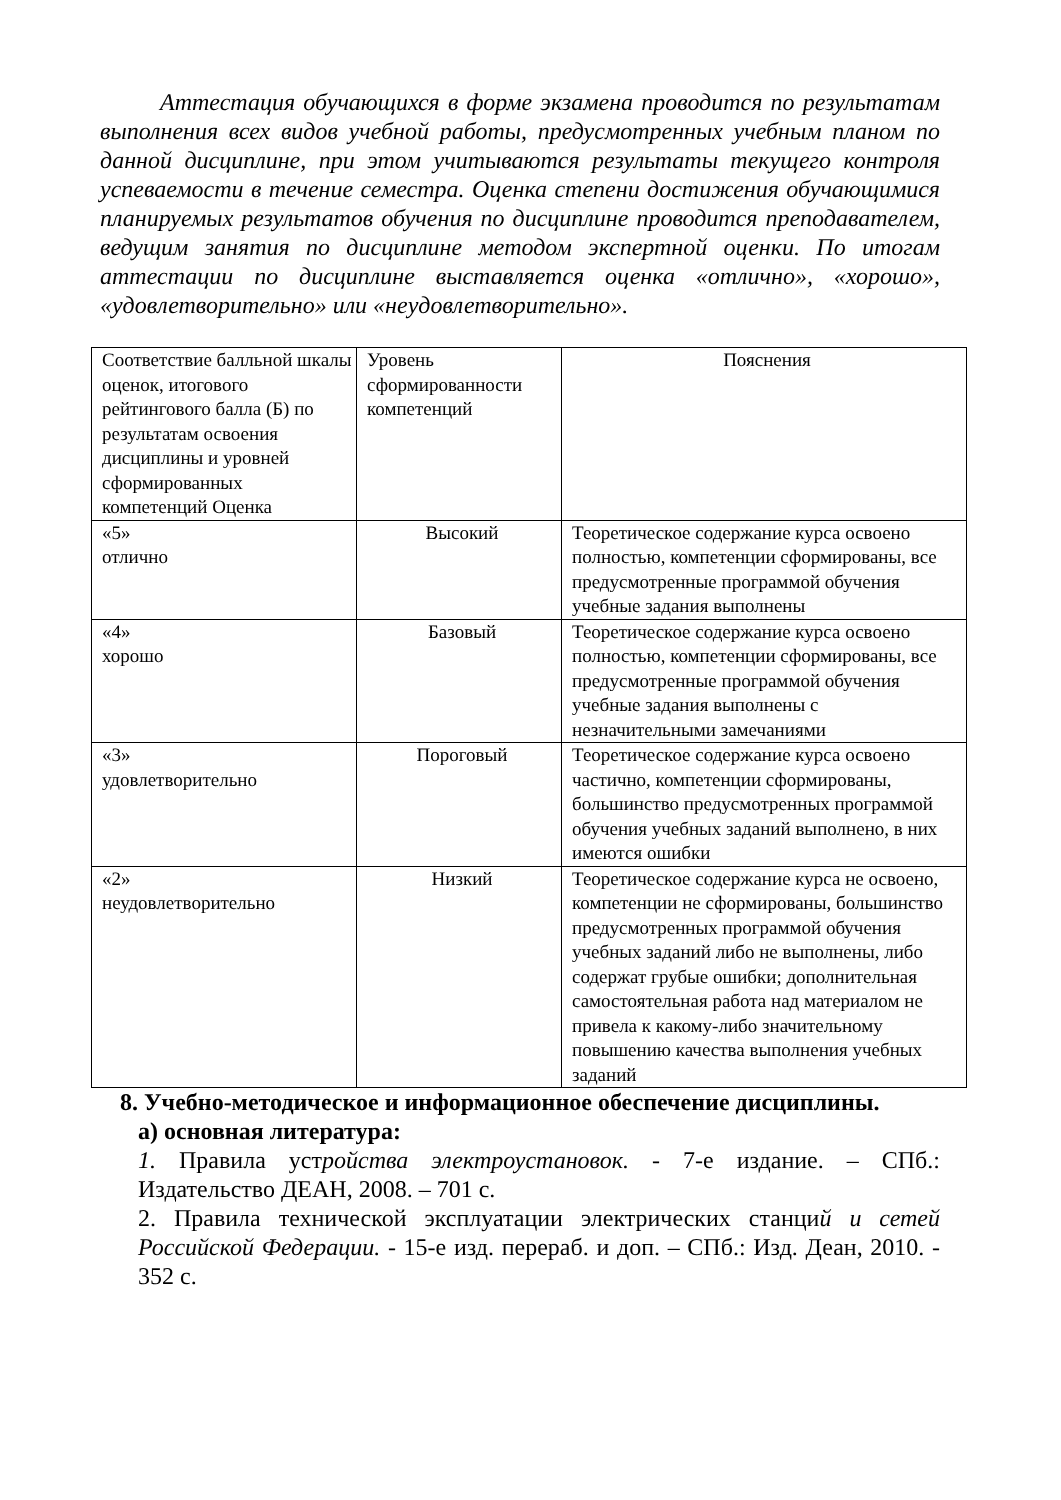Аттестация обучающихся в форме экзамена проводится по результатам выполнения всех видов учебной работы, предусмотренных учебным планом по данной дисциплине, при этом учитываются результаты текущего контроля успеваемости в течение семестра. Оценка степени достижения обучающимися планируемых результатов обучения по дисциплине проводится преподавателем, ведущим занятия по дисциплине методом экспертной оценки. По итогам аттестации по дисциплине выставляется оценка «отлично», «хорошо», «удовлетворительно» или «неудовлетворительно».
| Соответствие балльной шкалы оценок, итогового рейтингового балла (Б) по результатам освоения дисциплины и уровней сформированных компетенций Оценка | Уровень сформированности компетенций | Пояснения |
| «5» отлично | Высокий | Теоретическое содержание курса освоено полностью, компетенции сформированы, все предусмотренные программой обучения учебные задания выполнены |
| «4» хорошо | Базовый | Теоретическое содержание курса освоено полностью, компетенции сформированы, все предусмотренные программой обучения учебные задания выполнены с незначительными замечаниями |
| «3» удовлетворительно | Пороговый | Теоретическое содержание курса освоено частично, компетенции сформированы, большинство предусмотренных программой обучения учебных заданий выполнено, в них имеются ошибки |
| «2» неудовлетворительно | Низкий | Теоретическое содержание курса не освоено, компетенции не сформированы, большинство предусмотренных программой обучения учебных заданий либо не выполнены, либо содержат грубые ошибки; дополнительная самостоятельная работа над материалом не привела к какому-либо значительному повышению качества выполнения учебных заданий |
8. Учебно-методическое и информационное обеспечение дисциплины.
а) основная литература:
1. Правила устройства электроустановок. - 7-е издание. – СПб.: Издательство ДЕАН, 2008. – 701 с.
2. Правила технической эксплуатации электрических станций и сетей Российской Федерации. - 15-е изд. перераб. и доп. – СПб.: Изд. Деан, 2010. - 352 с.